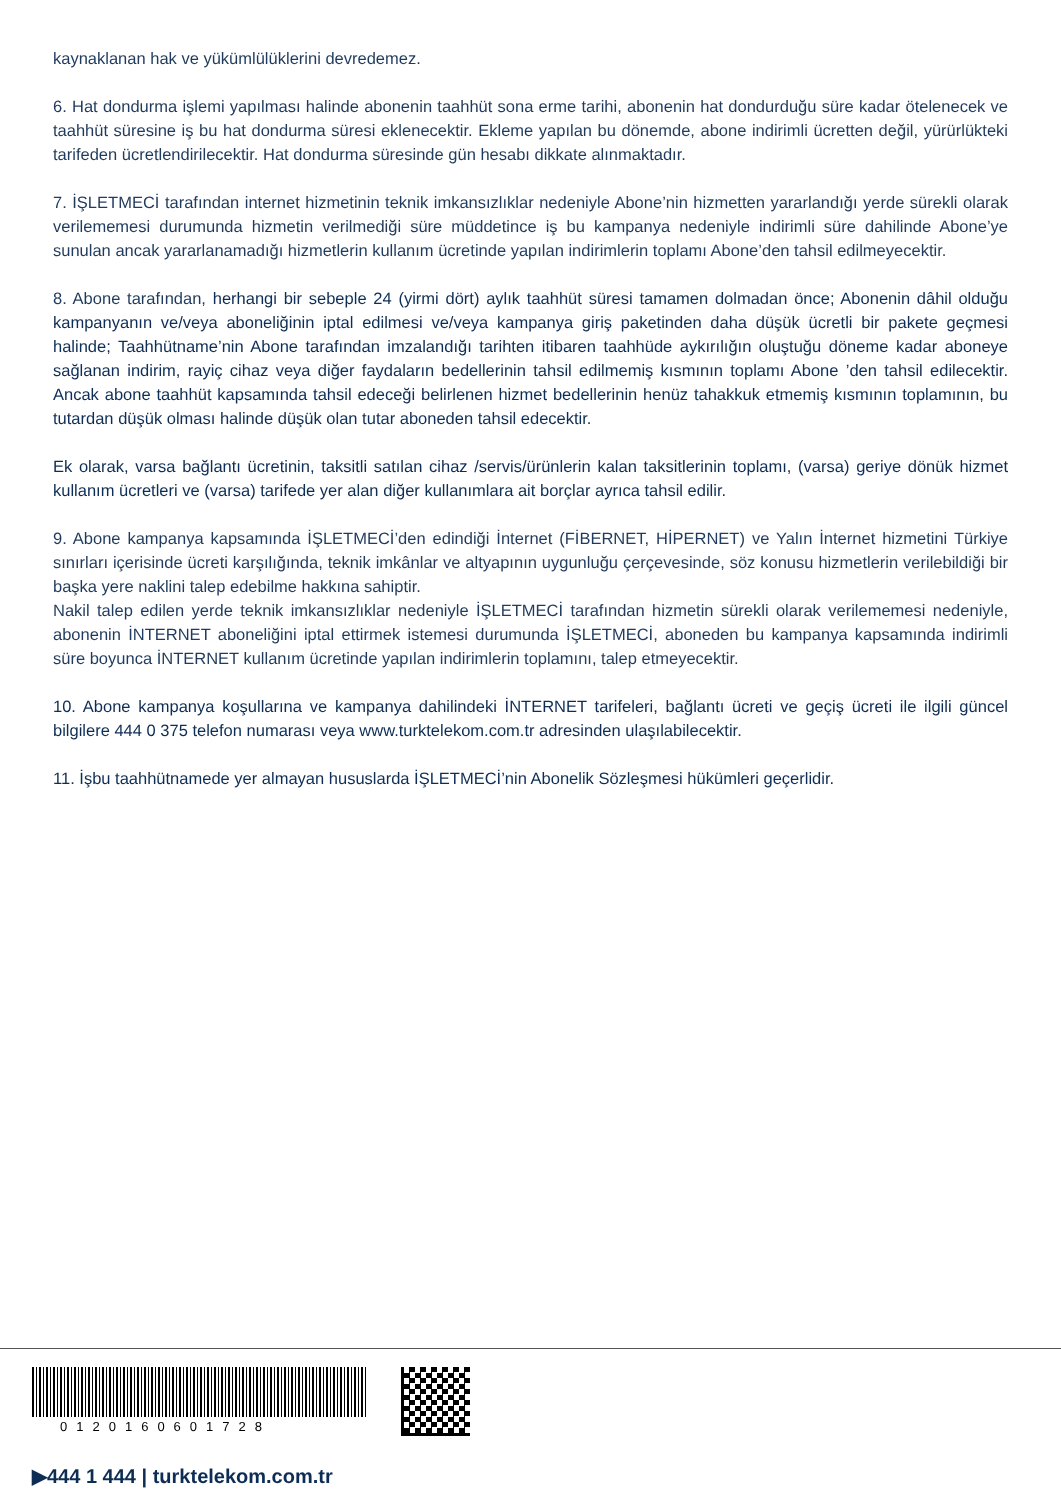kaynaklanan hak ve yükümlülüklerini devredemez.
6. Hat dondurma işlemi yapılması halinde abonenin taahhüt sona erme tarihi, abonenin hat dondurduğu süre kadar ötelenecek ve taahhüt süresine iş bu hat dondurma süresi eklenecektir. Ekleme yapılan bu dönemde, abone indirimli ücretten değil, yürürlükteki tarifeden ücretlendirilecektir. Hat dondurma süresinde gün hesabı dikkate alınmaktadır.
7. İŞLETMECİ tarafından internet hizmetinin teknik imkansızlıklar nedeniyle Abone’nin hizmetten yararlandığı yerde sürekli olarak verilememesi durumunda hizmetin verilmediği süre müddetince iş bu kampanya nedeniyle indirimli süre dahilinde Abone’ye sunulan ancak yararlanamadığı hizmetlerin kullanım ücretinde yapılan indirimlerin toplamı Abone’den tahsil edilmeyecektir.
8. Abone tarafından, herhangi bir sebeple 24 (yirmi dört) aylık taahhüt süresi tamamen dolmadan önce; Abonenin dâhil olduğu kampanyanın ve/veya aboneliğinin iptal edilmesi ve/veya kampanya giriş paketinden daha düşük ücretli bir pakete geçmesi halinde; Taahhütname’nin Abone tarafından imzalandığı tarihten itibaren taahhüde aykırılığın oluştuğu döneme kadar aboneye sağlanan indirim, rayiç cihaz veya diğer faydaların bedellerinin tahsil edilmemiş kısmının toplamı Abone ’den tahsil edilecektir. Ancak abone taahhüt kapsamında tahsil edeceği belirlenen hizmet bedellerinin henüz tahakkuk etmemiş kısmının toplamının, bu tutardan düşük olması halinde düşük olan tutar aboneden tahsil edecektir.
Ek olarak, varsa bağlantı ücretinin, taksitli satılan cihaz /servis/ürünlerin kalan taksitlerinin toplamı, (varsa) geriye dönük hizmet kullanım ücretleri ve (varsa) tarifede yer alan diğer kullanımlara ait borçlar ayrıca tahsil edilir.
9. Abone kampanya kapsamında İŞLETMECİ’den edindiği İnternet (FİBERNET, HİPERNET) ve Yalın İnternet hizmetini Türkiye sınırları içerisinde ücreti karşılığında, teknik imkânlar ve altyapının uygunluğu çerçevesinde, söz konusu hizmetlerin verilebildiği bir başka yere naklini talep edebilme hakkına sahiptir.
Nakil talep edilen yerde teknik imkansızlıklar nedeniyle İŞLETMECİ tarafından hizmetin sürekli olarak verilememesi nedeniyle, abonenin İNTERNET aboneliğini iptal ettirmek istemesi durumunda İŞLETMECİ, aboneden bu kampanya kapsamında indirimli süre boyunca İNTERNET kullanım ücretinde yapılan indirimlerin toplamını, talep etmeyecektir.
10. Abone kampanya koşullarına ve kampanya dahilindeki İNTERNET tarifeleri, bağlantı ücreti ve geçiş ücreti ile ilgili güncel bilgilere 444 0 375 telefon numarası veya www.turktelekom.com.tr adresinden ulaşılabilecektir.
11. İşbu taahhütnamede yer almayan hususlarda İŞLETMECİ’nin Abonelik Sözleşmesi hükümleri geçerlidir.
0120160601728
▶444 1 444 | turktelekom.com.tr